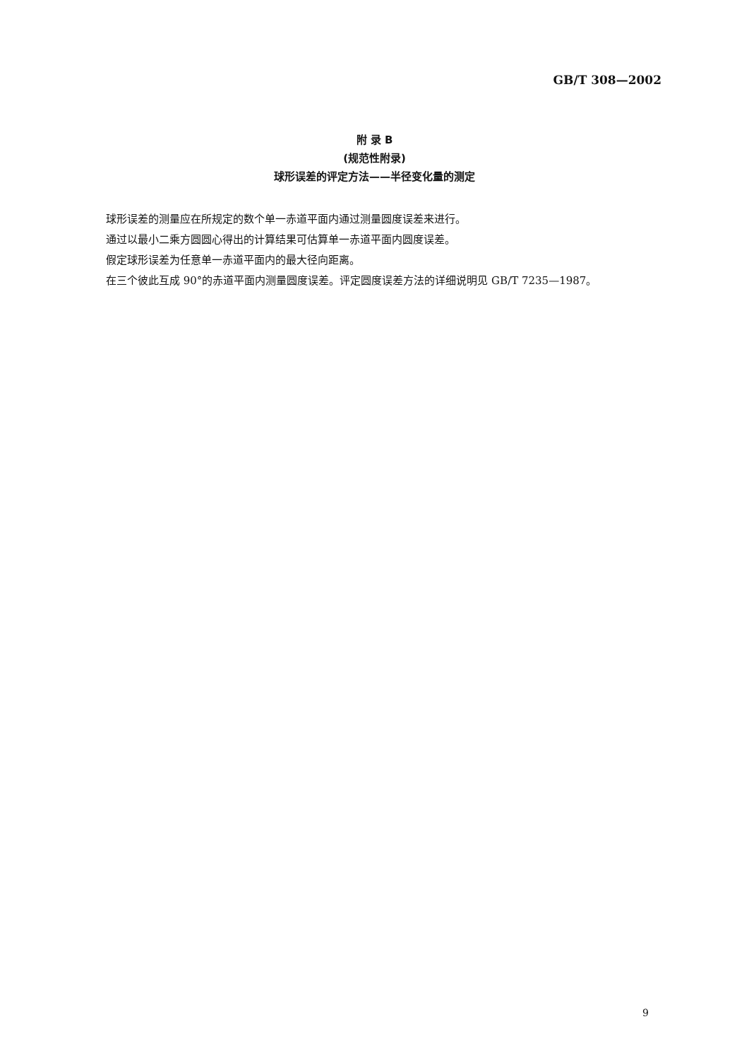GB/T 308—2002
附 录 B
(规范性附录)
球形误差的评定方法——半径变化量的测定
球形误差的测量应在所规定的数个单一赤道平面内通过测量圆度误差来进行。
通过以最小二乘方圆圆心得出的计算结果可估算单一赤道平面内圆度误差。
假定球形误差为任意单一赤道平面内的最大径向距离。
在三个彼此互成 90°的赤道平面内测量圆度误差。评定圆度误差方法的详细说明见 GB/T 7235—1987。
9